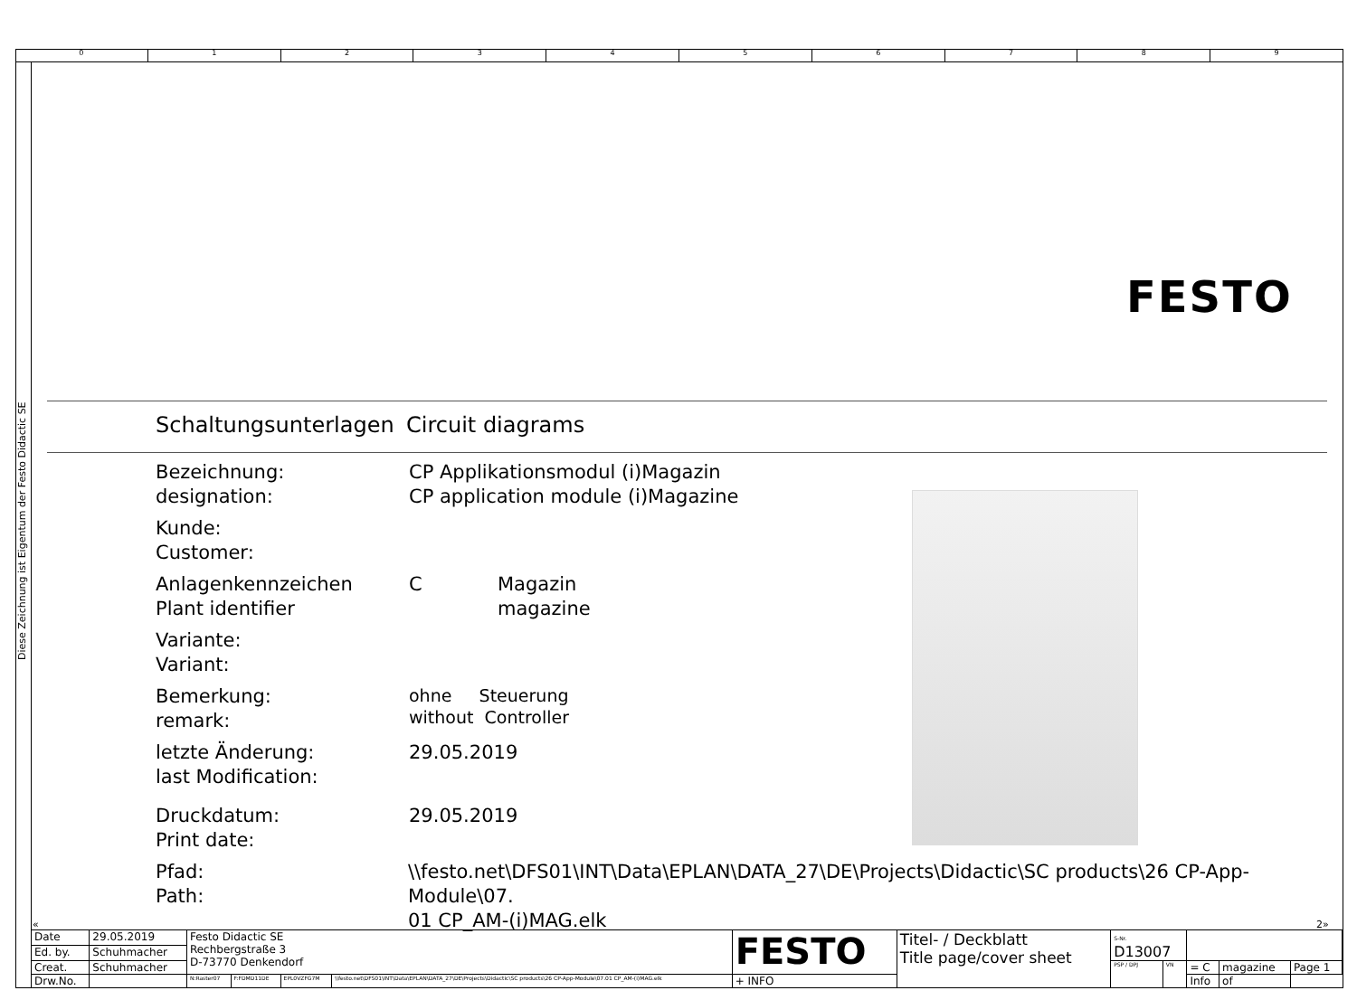0 1 2 3 4 5 6 7 8 9
Diese Zeichnung ist Eigentum der Festo Didactic SE
FESTO
Schaltungsunterlagen Circuit diagrams
Bezeichnung:
designation:
CP Applikationsmodul (i)Magazin
CP application module (i)Magazine
Kunde:
Customer:
Anlagenkennzeichen
Plant identifier
C Magazin
magazine
Variante:
Variant:
Bemerkung:
remark:
ohne Steuerung
without Controller
letzte Änderung:
last Modification:
29.05.2019
Druckdatum:
Print date:
29.05.2019
Pfad:
Path:
\\festo.net\DFS01\INT\Data\EPLAN\DATA_27\DE\Projects\Didactic\SC products\26 CP-App-Module\07.
01 CP_AM-(i)MAG.elk
« 2»
| Date | 29.05.2019 | Festo Didactic SE Rechbergstraße 3 D-73770 Denkendorf | | | | FESTO | Titel- / Deckblatt Title page/cover sheet | S-Nr. D13007 | | | | |
| Ed. by. | Schuhmacher | | | | | | | | | | | |
| Creat. | Schuhmacher | | | | | | | PSP / DPJ | VN | = C | magazine | Page 1 |
| Drw.No. | | N:Raster07 | F:FDMD11DE | EPL0VZFG7M | \\festo.net\DFS01\INT\Data\EPLAN\DATA_27\DE\Projects\Didactic\SC products\26 CP-App-Module\07.01 CP_AM-(i)MAG.elk | + INFO | | | | Info | of | |